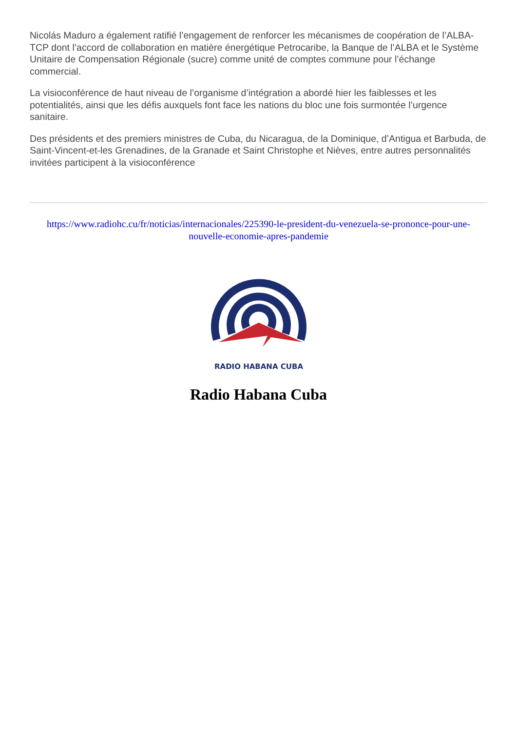Nicolás Maduro a également ratifié l’engagement de renforcer les mécanismes de coopération de l’ALBA-TCP dont l’accord de collaboration en matière énergétique Petrocaribe, la Banque de l’ALBA et le Système Unitaire de Compensation Régionale (sucre) comme unité de comptes commune pour l’échange commercial.
La visioconférence de haut niveau de l’organisme d’intégration a abordé hier les faiblesses et les potentialités, ainsi que les défis auxquels font face les nations du bloc une fois surmontée l’urgence sanitaire.
Des présidents et des premiers ministres de Cuba, du Nicaragua, de la Dominique, d’Antigua et Barbuda, de Saint-Vincent-et-les Grenadines, de la Granade et Saint Christophe et Nièves, entre autres personnalités invitées participent à la visioconférence
https://www.radiohc.cu/fr/noticias/internacionales/225390-le-president-du-venezuela-se-prononce-pour-une-nouvelle-economie-apres-pandemie
RADIO HABANA CUBA
Radio Habana Cuba